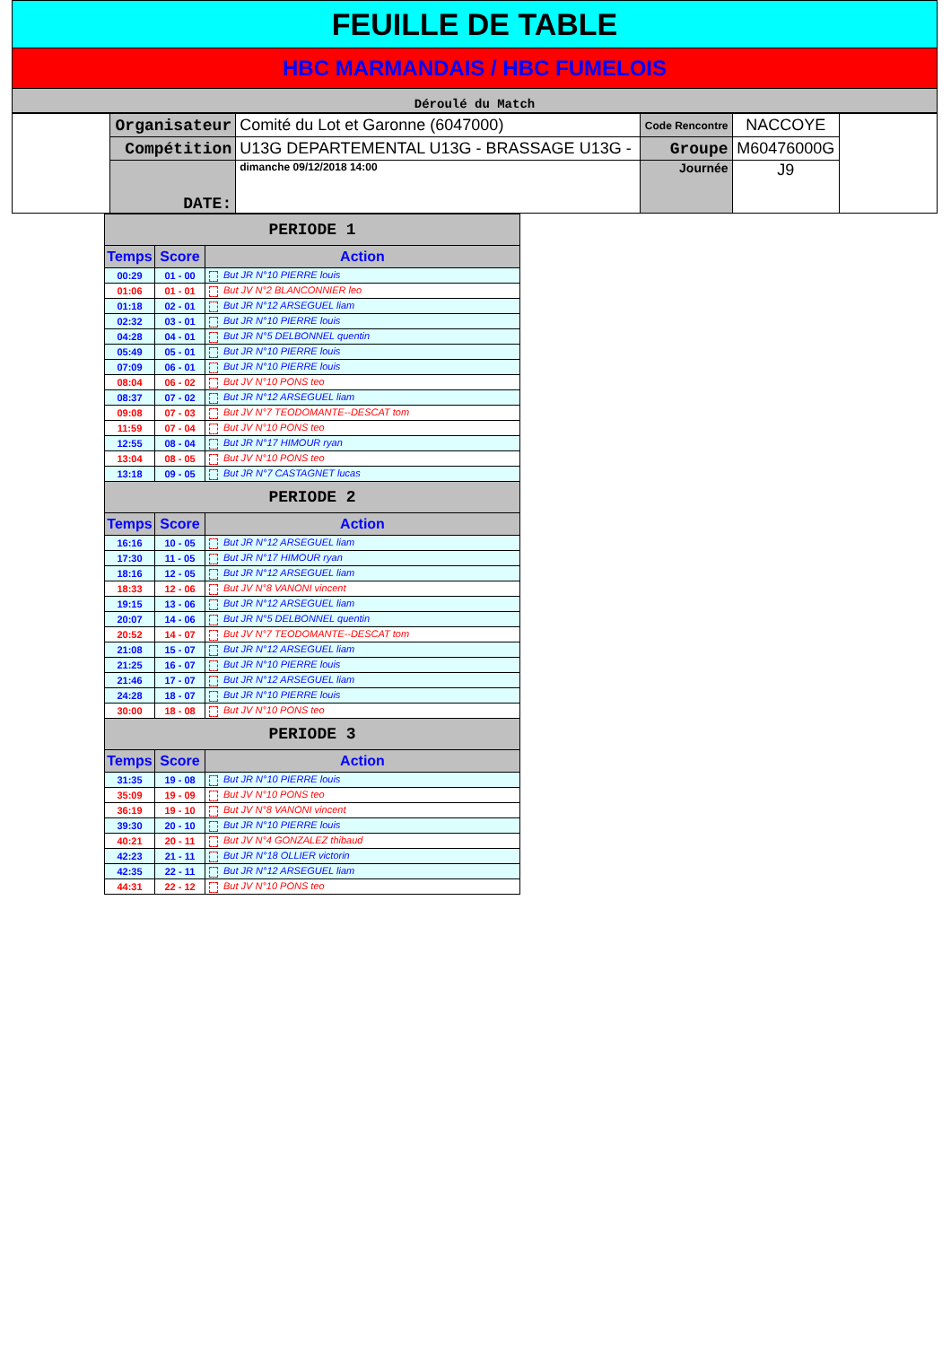FEUILLE DE TABLE
HBC MARMANDAIS / HBC FUMELOIS
Déroulé du Match
| | Organisateur | Comité du Lot et Garonne (6047000) | Code Rencontre | NACCOYE | |
| | Compétition | U13G DEPARTEMENTAL U13G - BRASSAGE U13G - | Groupe | M60476000G | |
| | DATE: | dimanche 09/12/2018 14:00 | Journée | J9 | |
| PERIODE 1 | | |
| Temps | Score | Action |
| 00:29 | 01 - 00 | But JR N°10 PIERRE louis |
| 01:06 | 01 - 01 | But JV N°2 BLANCONNIER leo |
| 01:18 | 02 - 01 | But JR N°12 ARSEGUEL liam |
| 02:32 | 03 - 01 | But JR N°10 PIERRE louis |
| 04:28 | 04 - 01 | But JR N°5 DELBONNEL quentin |
| 05:49 | 05 - 01 | But JR N°10 PIERRE louis |
| 07:09 | 06 - 01 | But JR N°10 PIERRE louis |
| 08:04 | 06 - 02 | But JV N°10 PONS teo |
| 08:37 | 07 - 02 | But JR N°12 ARSEGUEL liam |
| 09:08 | 07 - 03 | But JV N°7 TEODOMANTE--DESCAT tom |
| 11:59 | 07 - 04 | But JV N°10 PONS teo |
| 12:55 | 08 - 04 | But JR N°17 HIMOUR ryan |
| 13:04 | 08 - 05 | But JV N°10 PONS teo |
| 13:18 | 09 - 05 | But JR N°7 CASTAGNET lucas |
| PERIODE 2 | | |
| Temps | Score | Action |
| 16:16 | 10 - 05 | But JR N°12 ARSEGUEL liam |
| 17:30 | 11 - 05 | But JR N°17 HIMOUR ryan |
| 18:16 | 12 - 05 | But JR N°12 ARSEGUEL liam |
| 18:33 | 12 - 06 | But JV N°8 VANONI vincent |
| 19:15 | 13 - 06 | But JR N°12 ARSEGUEL liam |
| 20:07 | 14 - 06 | But JR N°5 DELBONNEL quentin |
| 20:52 | 14 - 07 | But JV N°7 TEODOMANTE--DESCAT tom |
| 21:08 | 15 - 07 | But JR N°12 ARSEGUEL liam |
| 21:25 | 16 - 07 | But JR N°10 PIERRE louis |
| 21:46 | 17 - 07 | But JR N°12 ARSEGUEL liam |
| 24:28 | 18 - 07 | But JR N°10 PIERRE louis |
| 30:00 | 18 - 08 | But JV N°10 PONS teo |
| PERIODE 3 | | |
| Temps | Score | Action |
| 31:35 | 19 - 08 | But JR N°10 PIERRE louis |
| 35:09 | 19 - 09 | But JV N°10 PONS teo |
| 36:19 | 19 - 10 | But JV N°8 VANONI vincent |
| 39:30 | 20 - 10 | But JR N°10 PIERRE louis |
| 40:21 | 20 - 11 | But JV N°4 GONZALEZ thibaud |
| 42:23 | 21 - 11 | But JR N°18 OLLIER victorin |
| 42:35 | 22 - 11 | But JR N°12 ARSEGUEL liam |
| 44:31 | 22 - 12 | But JV N°10 PONS teo |